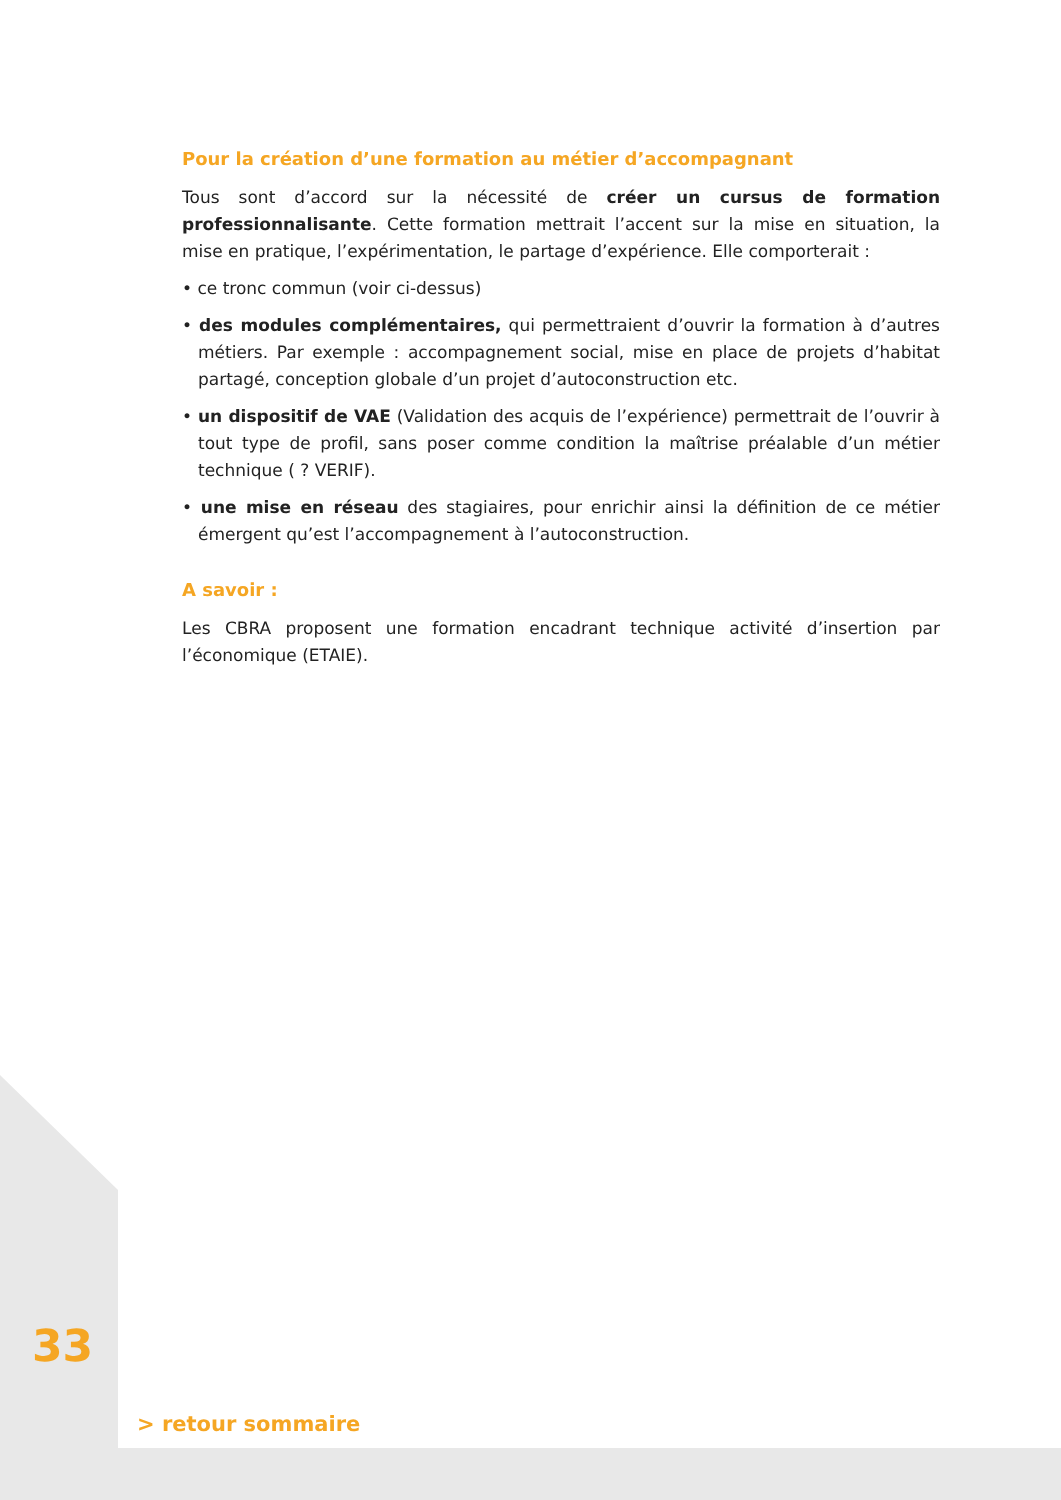Pour la création d’une formation au métier d’accompagnant
Tous sont d’accord sur la nécessité de créer un cursus de formation professionnalisante. Cette formation mettrait l’accent sur la mise en situation, la mise en pratique, l’expérimentation, le partage d’expérience. Elle comporterait :
• ce tronc commun (voir ci-dessus)
• des modules complémentaires, qui permettraient d’ouvrir la formation à d’autres métiers. Par exemple : accompagnement social, mise en place de projets d’habitat partagé, conception globale d’un projet d’autoconstruction etc.
• un dispositif de VAE (Validation des acquis de l’expérience) permettrait de l’ouvrir à tout type de profil, sans poser comme condition la maîtrise préalable d’un métier technique ( ? VERIF).
• une mise en réseau des stagiaires, pour enrichir ainsi la définition de ce métier émergent qu’est l’accompagnement à l’autoconstruction.
A savoir :
Les CBRA proposent une formation encadrant technique activité d’insertion par l’économique (ETAIE).
33
> retour sommaire